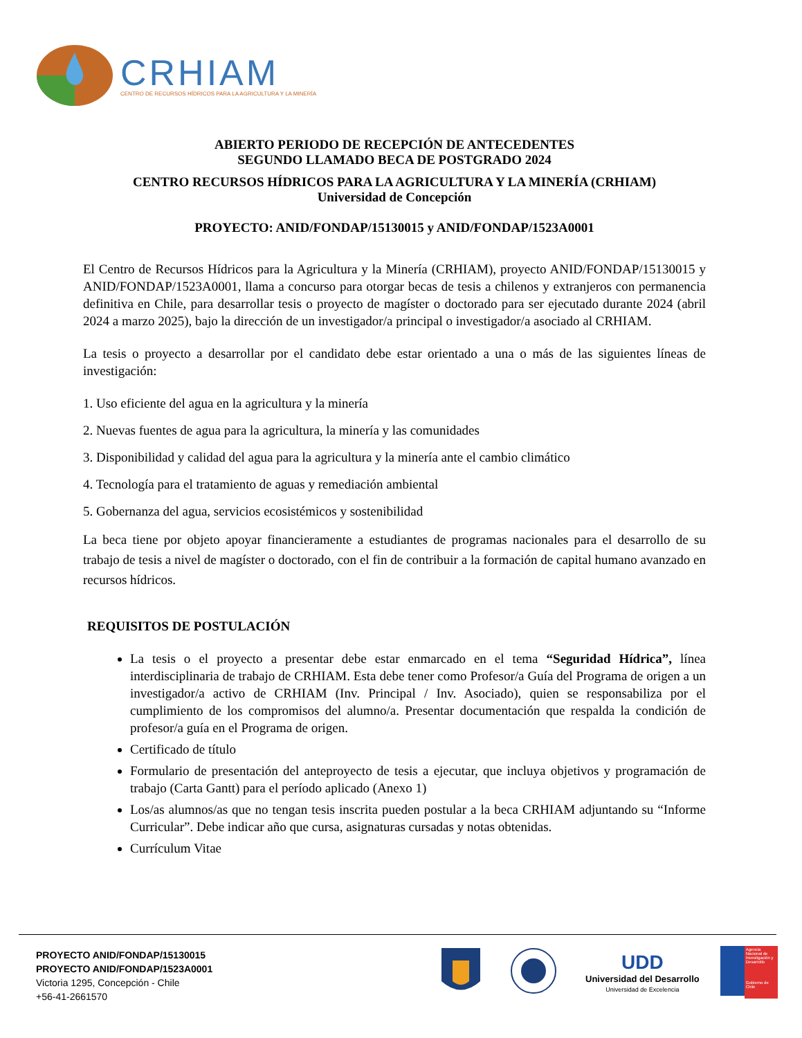CRHIAM
CENTRO DE RECURSOS HÍDRICOS PARA LA AGRICULTURA Y LA MINERÍA
ABIERTO PERIODO DE RECEPCIÓN DE ANTECEDENTES
SEGUNDO LLAMADO BECA DE POSTGRADO 2024
CENTRO RECURSOS HÍDRICOS PARA LA AGRICULTURA Y LA MINERÍA (CRHIAM)
Universidad de Concepción
PROYECTO: ANID/FONDAP/15130015 y ANID/FONDAP/1523A0001
El Centro de Recursos Hídricos para la Agricultura y la Minería (CRHIAM), proyecto ANID/FONDAP/15130015 y ANID/FONDAP/1523A0001, llama a concurso para otorgar becas de tesis a chilenos y extranjeros con permanencia definitiva en Chile, para desarrollar tesis o proyecto de magíster o doctorado para ser ejecutado durante 2024 (abril 2024 a marzo 2025), bajo la dirección de un investigador/a principal o investigador/a asociado al CRHIAM.
La tesis o proyecto a desarrollar por el candidato debe estar orientado a una o más de las siguientes líneas de investigación:
1. Uso eficiente del agua en la agricultura y la minería
2. Nuevas fuentes de agua para la agricultura, la minería y las comunidades
3. Disponibilidad y calidad del agua para la agricultura y la minería ante el cambio climático
4. Tecnología para el tratamiento de aguas y remediación ambiental
5. Gobernanza del agua, servicios ecosistémicos y sostenibilidad
La beca tiene por objeto apoyar financieramente a estudiantes de programas nacionales para el desarrollo de su trabajo de tesis a nivel de magíster o doctorado, con el fin de contribuir a la formación de capital humano avanzado en recursos hídricos.
REQUISITOS DE POSTULACIÓN
La tesis o el proyecto a presentar debe estar enmarcado en el tema “Seguridad Hídrica”, línea interdisciplinaria de trabajo de CRHIAM. Esta debe tener como Profesor/a Guía del Programa de origen a un investigador/a activo de CRHIAM (Inv. Principal / Inv. Asociado), quien se responsabiliza por el cumplimiento de los compromisos del alumno/a. Presentar documentación que respalda la condición de profesor/a guía en el Programa de origen.
Certificado de título
Formulario de presentación del anteproyecto de tesis a ejecutar, que incluya objetivos y programación de trabajo (Carta Gantt) para el período aplicado (Anexo 1)
Los/as alumnos/as que no tengan tesis inscrita pueden postular a la beca CRHIAM adjuntando su “Informe Curricular”. Debe indicar año que cursa, asignaturas cursadas y notas obtenidas.
Currículum Vitae
PROYECTO ANID/FONDAP/15130015
PROYECTO ANID/FONDAP/1523A0001
Victoria 1295, Concepción - Chile
+56-41-2661570
UDD
Universidad del Desarrollo
Universidad de Excelencia
Agencia Nacional de Investigación y Desarrollo
Gobierno de Chile